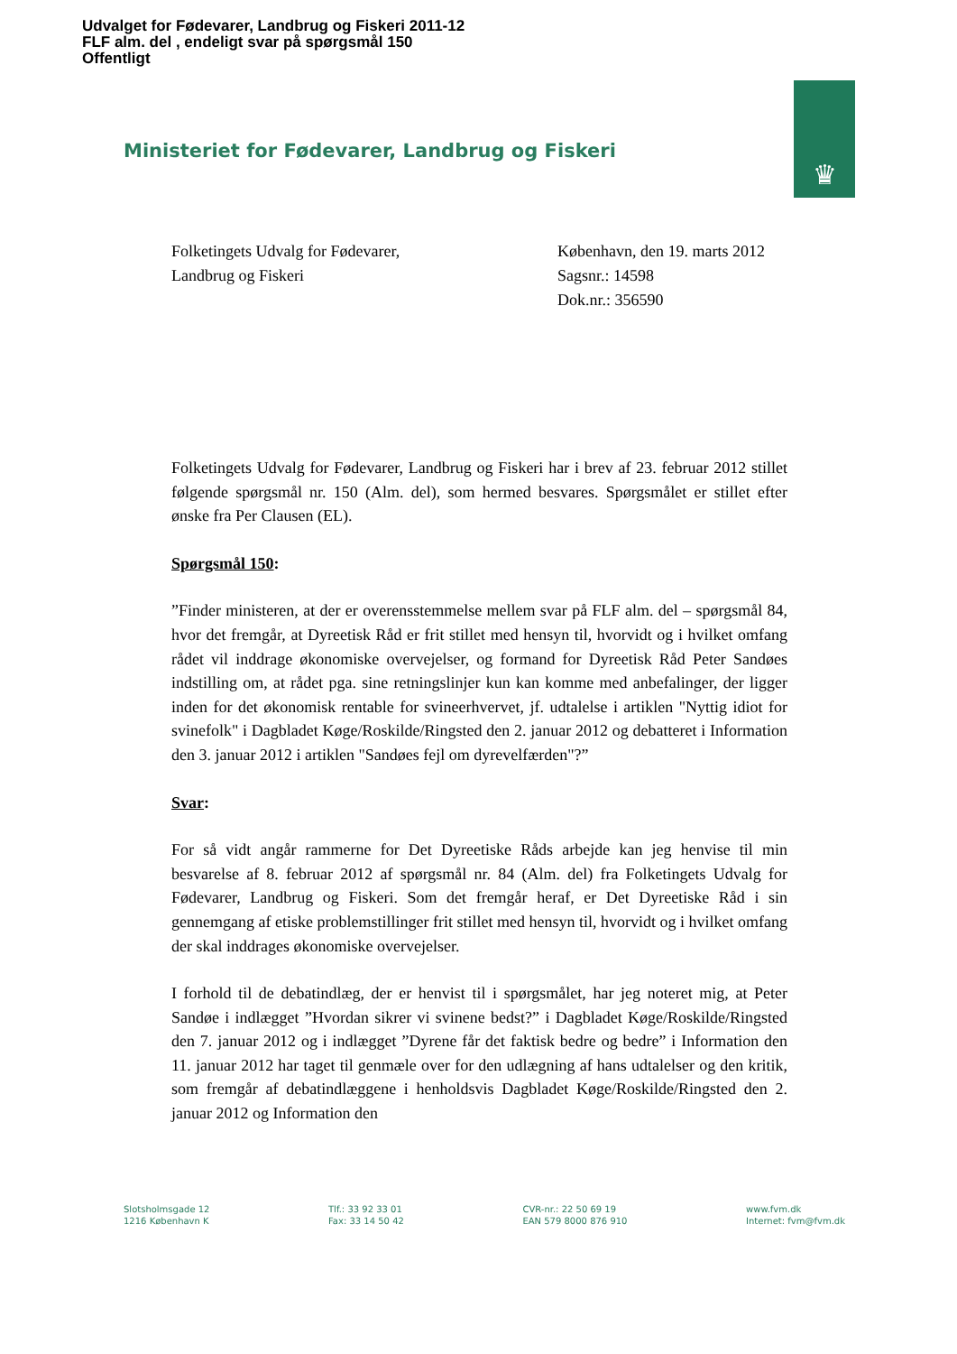Udvalget for Fødevarer, Landbrug og Fiskeri 2011-12
FLF alm. del , endeligt svar på spørgsmål 150
Offentligt
♛
Ministeriet for Fødevarer, Landbrug og Fiskeri
Folketingets Udvalg for Fødevarer,
Landbrug og Fiskeri
København, den 19. marts 2012
Sagsnr.: 14598
Dok.nr.: 356590
Folketingets Udvalg for Fødevarer, Landbrug og Fiskeri har i brev af 23. februar 2012 stillet følgende spørgsmål nr. 150 (Alm. del), som hermed besvares. Spørgsmålet er stillet efter ønske fra Per Clausen (EL).
Spørgsmål 150:
”Finder ministeren, at der er overensstemmelse mellem svar på FLF alm. del – spørgsmål 84, hvor det fremgår, at Dyreetisk Råd er frit stillet med hensyn til, hvorvidt og i hvilket omfang rådet vil inddrage økonomiske overvejelser, og formand for Dyreetisk Råd Peter Sandøes indstilling om, at rådet pga. sine retningslinjer kun kan komme med anbefalinger, der ligger inden for det økonomisk rentable for svineerhvervet, jf. udtalelse i artiklen "Nyttig idiot for svinefolk" i Dagbladet Køge/Roskilde/Ringsted den 2. januar 2012 og debatteret i Information den 3. januar 2012 i artiklen "Sandøes fejl om dyrevelfærden"?”
Svar:
For så vidt angår rammerne for Det Dyreetiske Råds arbejde kan jeg henvise til min besvarelse af 8. februar 2012 af spørgsmål nr. 84 (Alm. del) fra Folketingets Udvalg for Fødevarer, Landbrug og Fiskeri. Som det fremgår heraf, er Det Dyreetiske Råd i sin gennemgang af etiske problemstillinger frit stillet med hensyn til, hvorvidt og i hvilket omfang der skal inddrages økonomiske overvejelser.
I forhold til de debatindlæg, der er henvist til i spørgsmålet, har jeg noteret mig, at Peter Sandøe i indlægget ”Hvordan sikrer vi svinene bedst?” i Dagbladet Køge/Roskilde/Ringsted den 7. januar 2012 og i indlægget ”Dyrene får det faktisk bedre og bedre” i Information den 11. januar 2012 har taget til genmæle over for den udlægning af hans udtalelser og den kritik, som fremgår af debatindlæggene i henholdsvis Dagbladet Køge/Roskilde/Ringsted den 2. januar 2012 og Information den
Slotsholmsgade 12
1216 København K
Tlf.: 33 92 33 01
Fax: 33 14 50 42
CVR-nr.: 22 50 69 19
EAN 579 8000 876 910
www.fvm.dk
Internet: fvm@fvm.dk